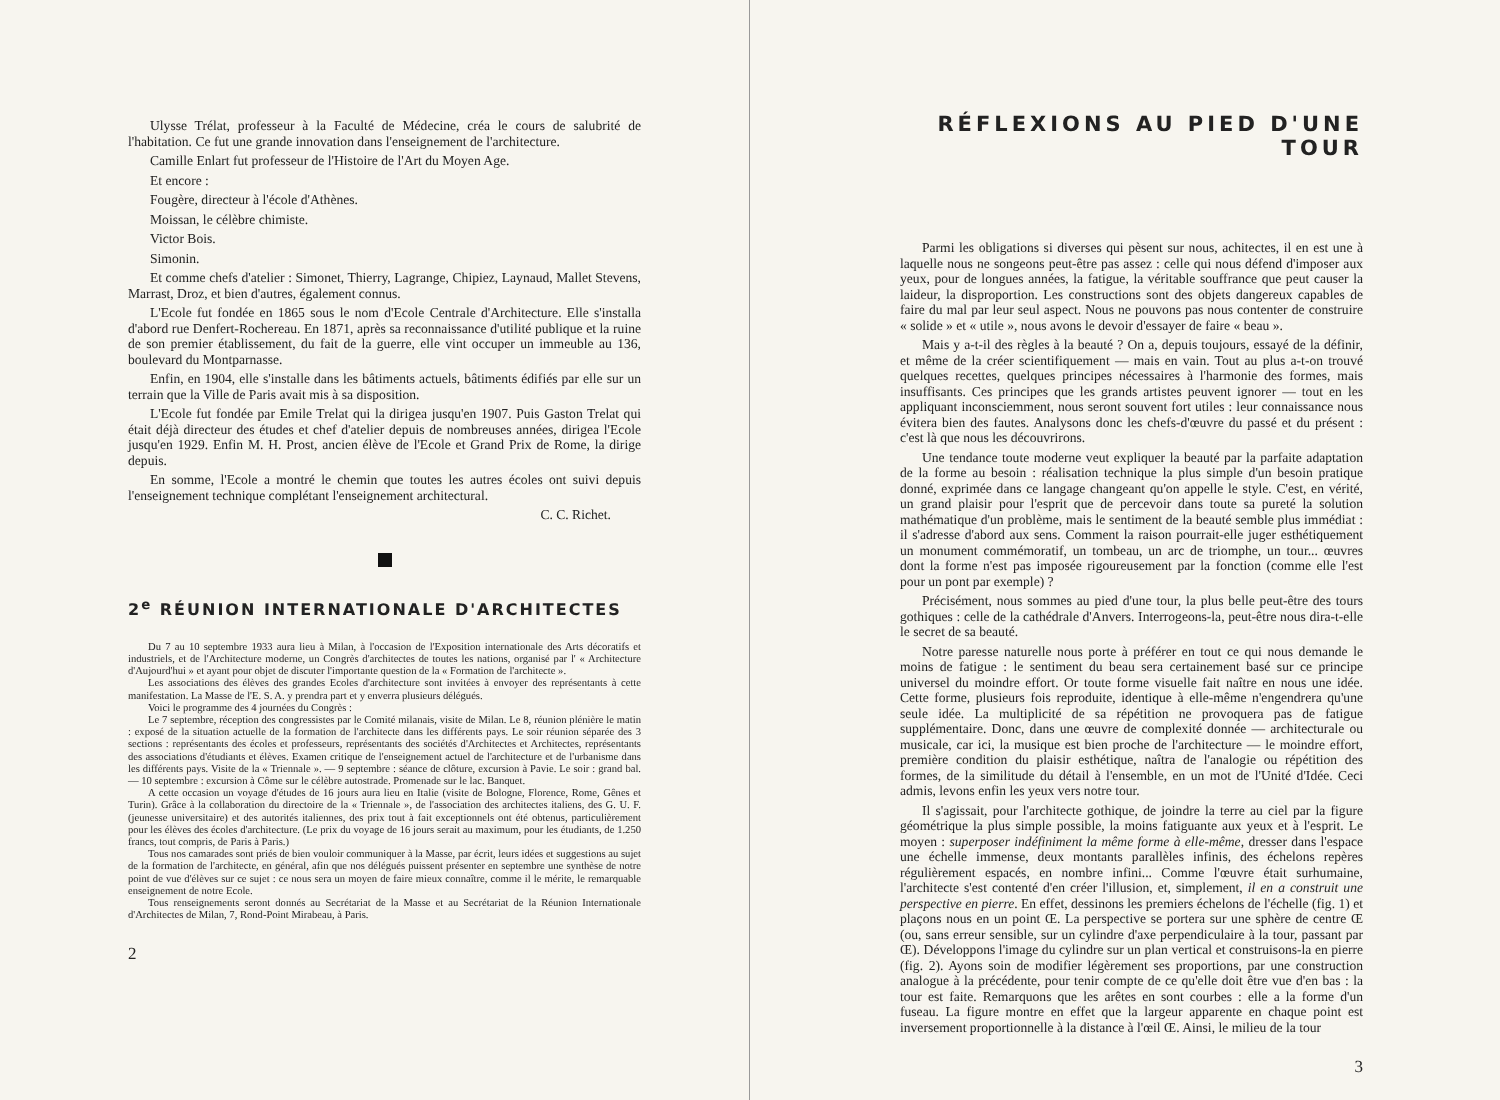Ulysse Trélat, professeur à la Faculté de Médecine, créa le cours de salubrité de l'habitation. Ce fut une grande innovation dans l'enseignement de l'architecture.
Camille Enlart fut professeur de l'Histoire de l'Art du Moyen Age.
Et encore :
Fougère, directeur à l'école d'Athènes.
Moissan, le célèbre chimiste.
Victor Bois.
Simonin.
Et comme chefs d'atelier : Simonet, Thierry, Lagrange, Chipiez, Laynaud, Mallet Stevens, Marrast, Droz, et bien d'autres, également connus.
L'Ecole fut fondée en 1865 sous le nom d'Ecole Centrale d'Architecture. Elle s'installa d'abord rue Denfert-Rochereau. En 1871, après sa reconnaissance d'utilité publique et la ruine de son premier établissement, du fait de la guerre, elle vint occuper un immeuble au 136, boulevard du Montparnasse.
Enfin, en 1904, elle s'installe dans les bâtiments actuels, bâtiments édifiés par elle sur un terrain que la Ville de Paris avait mis à sa disposition.
L'Ecole fut fondée par Emile Trelat qui la dirigea jusqu'en 1907. Puis Gaston Trelat qui était déjà directeur des études et chef d'atelier depuis de nombreuses années, dirigea l'Ecole jusqu'en 1929. Enfin M. H. Prost, ancien élève de l'Ecole et Grand Prix de Rome, la dirige depuis.
En somme, l'Ecole a montré le chemin que toutes les autres écoles ont suivi depuis l'enseignement technique complétant l'enseignement architectural.
C. C. Richet.
2<sup>e</sup> RÉUNION INTERNATIONALE D'ARCHITECTES
Du 7 au 10 septembre 1933 aura lieu à Milan, à l'occasion de l'Exposition internationale des Arts décoratifs et industriels, et de l'Architecture moderne, un Congrès d'architectes de toutes les nations, organisé par l' « Architecture d'Aujourd'hui » et ayant pour objet de discuter l'importante question de la « Formation de l'architecte ».
Les associations des élèves des grandes Ecoles d'architecture sont invitées à envoyer des représentants à cette manifestation. La Masse de l'E. S. A. y prendra part et y enverra plusieurs délégués.
Voici le programme des 4 journées du Congrès :
Le 7 septembre, réception des congressistes par le Comité milanais, visite de Milan. Le 8, réunion plénière le matin : exposé de la situation actuelle de la formation de l'architecte dans les différents pays. Le soir réunion séparée des 3 sections : représentants des écoles et professeurs, représentants des sociétés d'Architectes et Architectes, représentants des associations d'étudiants et élèves. Examen critique de l'enseignement actuel de l'architecture et de l'urbanisme dans les différents pays. Visite de la « Triennale ». — 9 septembre : séance de clôture, excursion à Pavie. Le soir : grand bal. — 10 septembre : excursion à Côme sur le célèbre autostrade. Promenade sur le lac. Banquet.
A cette occasion un voyage d'études de 16 jours aura lieu en Italie (visite de Bologne, Florence, Rome, Gênes et Turin). Grâce à la collaboration du directoire de la « Triennale », de l'association des architectes italiens, des G. U. F. (jeunesse universitaire) et des autorités italiennes, des prix tout à fait exceptionnels ont été obtenus, particulièrement pour les élèves des écoles d'architecture. (Le prix du voyage de 16 jours serait au maximum, pour les étudiants, de 1.250 francs, tout compris, de Paris à Paris.)
Tous nos camarades sont priés de bien vouloir communiquer à la Masse, par écrit, leurs idées et suggestions au sujet de la formation de l'architecte, en général, afin que nos délégués puissent présenter en septembre une synthèse de notre point de vue d'élèves sur ce sujet : ce nous sera un moyen de faire mieux connaître, comme il le mérite, le remarquable enseignement de notre Ecole.
Tous renseignements seront donnés au Secrétariat de la Masse et au Secrétariat de la Réunion Internationale d'Architectes de Milan, 7, Rond-Point Mirabeau, à Paris.
2
RÉFLEXIONS AU PIED D'UNE TOUR
Parmi les obligations si diverses qui pèsent sur nous, achitectes, il en est une à laquelle nous ne songeons peut-être pas assez : celle qui nous défend d'imposer aux yeux, pour de longues années, la fatigue, la véritable souffrance que peut causer la laideur, la disproportion. Les constructions sont des objets dangereux capables de faire du mal par leur seul aspect. Nous ne pouvons pas nous contenter de construire « solide » et « utile », nous avons le devoir d'essayer de faire « beau ».
Mais y a-t-il des règles à la beauté ? On a, depuis toujours, essayé de la définir, et même de la créer scientifiquement — mais en vain. Tout au plus a-t-on trouvé quelques recettes, quelques principes nécessaires à l'harmonie des formes, mais insuffisants. Ces principes que les grands artistes peuvent ignorer — tout en les appliquant inconsciemment, nous seront souvent fort utiles : leur connaissance nous évitera bien des fautes. Analysons donc les chefs-d'œuvre du passé et du présent : c'est là que nous les découvrirons.
Une tendance toute moderne veut expliquer la beauté par la parfaite adaptation de la forme au besoin : réalisation technique la plus simple d'un besoin pratique donné, exprimée dans ce langage changeant qu'on appelle le style. C'est, en vérité, un grand plaisir pour l'esprit que de percevoir dans toute sa pureté la solution mathématique d'un problème, mais le sentiment de la beauté semble plus immédiat : il s'adresse d'abord aux sens. Comment la raison pourrait-elle juger esthétiquement un monument commémoratif, un tombeau, un arc de triomphe, un tour... œuvres dont la forme n'est pas imposée rigoureusement par la fonction (comme elle l'est pour un pont par exemple) ?
Précisément, nous sommes au pied d'une tour, la plus belle peut-être des tours gothiques : celle de la cathédrale d'Anvers. Interrogeons-la, peut-être nous dira-t-elle le secret de sa beauté.
Notre paresse naturelle nous porte à préférer en tout ce qui nous demande le moins de fatigue : le sentiment du beau sera certainement basé sur ce principe universel du moindre effort. Or toute forme visuelle fait naître en nous une idée. Cette forme, plusieurs fois reproduite, identique à elle-même n'engendrera qu'une seule idée. La multiplicité de sa répétition ne provoquera pas de fatigue supplémentaire. Donc, dans une œuvre de complexité donnée — architecturale ou musicale, car ici, la musique est bien proche de l'architecture — le moindre effort, première condition du plaisir esthétique, naîtra de l'analogie ou répétition des formes, de la similitude du détail à l'ensemble, en un mot de l'Unité d'Idée. Ceci admis, levons enfin les yeux vers notre tour.
Il s'agissait, pour l'architecte gothique, de joindre la terre au ciel par la figure géométrique la plus simple possible, la moins fatiguante aux yeux et à l'esprit. Le moyen : superposer indéfiniment la même forme à elle-même, dresser dans l'espace une échelle immense, deux montants parallèles infinis, des échelons repères régulièrement espacés, en nombre infini... Comme l'œuvre était surhumaine, l'architecte s'est contenté d'en créer l'illusion, et, simplement, il en a construit une perspective en pierre. En effet, dessinons les premiers échelons de l'échelle (fig. 1) et plaçons nous en un point Œ. La perspective se portera sur une sphère de centre Œ (ou, sans erreur sensible, sur un cylindre d'axe perpendiculaire à la tour, passant par Œ). Développons l'image du cylindre sur un plan vertical et construisons-la en pierre (fig. 2). Ayons soin de modifier légèrement ses proportions, par une construction analogue à la précédente, pour tenir compte de ce qu'elle doit être vue d'en bas : la tour est faite. Remarquons que les arêtes en sont courbes : elle a la forme d'un fuseau. La figure montre en effet que la largeur apparente en chaque point est inversement proportionnelle à la distance à l'œil Œ. Ainsi, le milieu de la tour
3